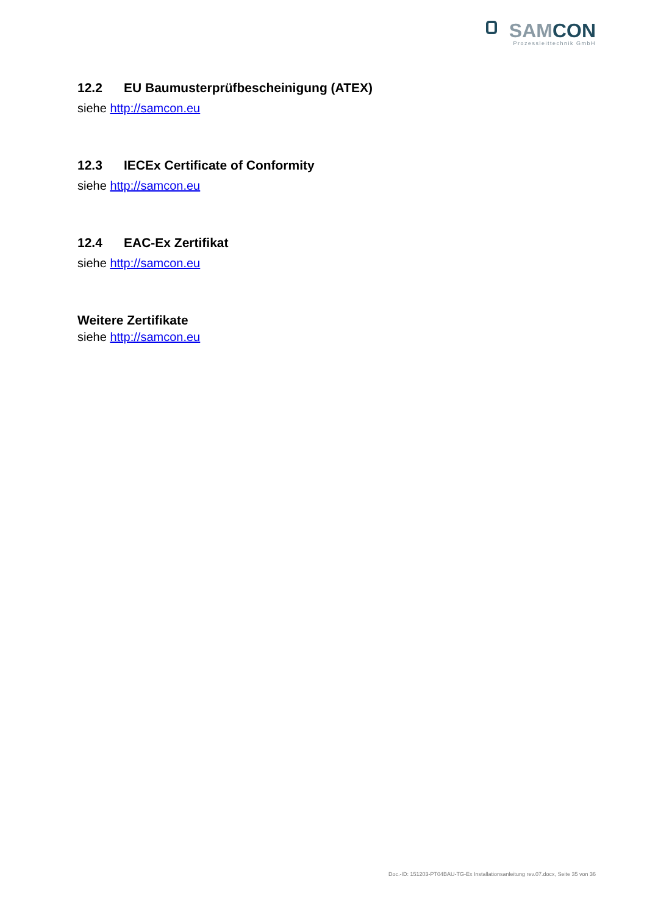SAMCON
Prozessleittechnik GmbH
12.2 EU Baumusterprüfbescheinigung (ATEX)
siehe http://samcon.eu
12.3 IECEx Certificate of Conformity
siehe http://samcon.eu
12.4 EAC-Ex Zertifikat
siehe http://samcon.eu
Weitere Zertifikate
siehe http://samcon.eu
Doc.-ID: 151203-PT04BAU-TG-Ex Installationsanleitung rev.07.docx, Seite 35 von 36